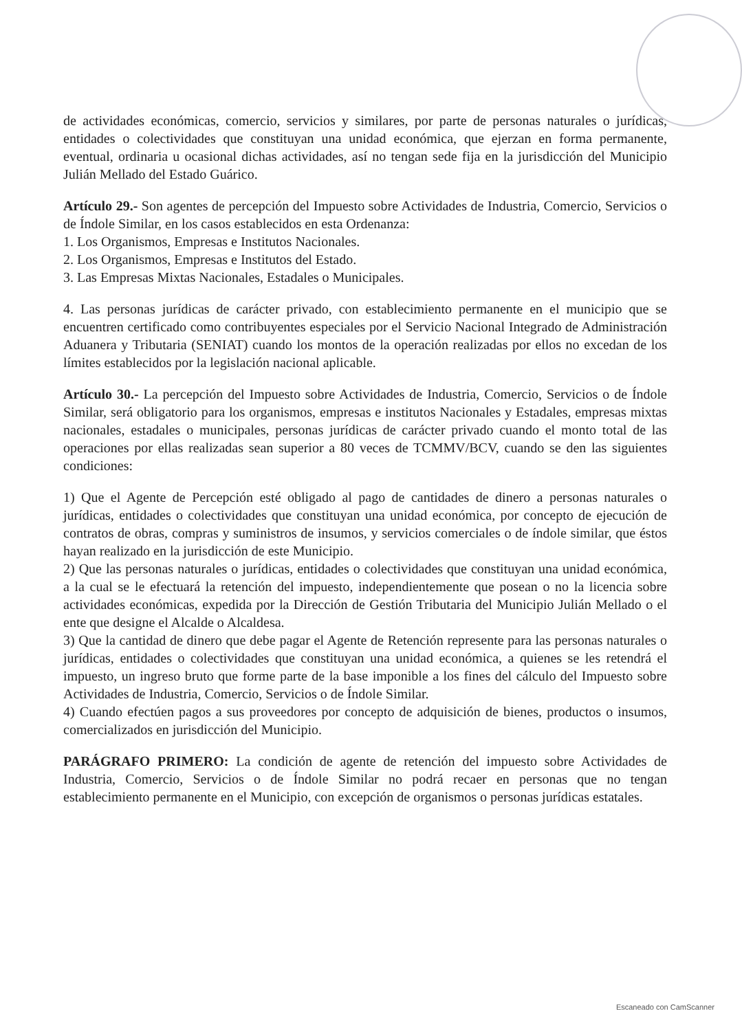de actividades económicas, comercio, servicios y similares, por parte de personas naturales o jurídicas, entidades o colectividades que constituyan una unidad económica, que ejerzan en forma permanente, eventual, ordinaria u ocasional dichas actividades, así no tengan sede fija en la jurisdicción del Municipio Julián Mellado del Estado Guárico.
Artículo 29.- Son agentes de percepción del Impuesto sobre Actividades de Industria, Comercio, Servicios o de Índole Similar, en los casos establecidos en esta Ordenanza:
1. Los Organismos, Empresas e Institutos Nacionales.
2. Los Organismos, Empresas e Institutos del Estado.
3. Las Empresas Mixtas Nacionales, Estadales o Municipales.
4. Las personas jurídicas de carácter privado, con establecimiento permanente en el municipio que se encuentren certificado como contribuyentes especiales por el Servicio Nacional Integrado de Administración Aduanera y Tributaria (SENIAT) cuando los montos de la operación realizadas por ellos no excedan de los límites establecidos por la legislación nacional aplicable.
Artículo 30.- La percepción del Impuesto sobre Actividades de Industria, Comercio, Servicios o de Índole Similar, será obligatorio para los organismos, empresas e institutos Nacionales y Estadales, empresas mixtas nacionales, estadales o municipales, personas jurídicas de carácter privado cuando el monto total de las operaciones por ellas realizadas sean superior a 80 veces de TCMMV/BCV, cuando se den las siguientes condiciones:
1) Que el Agente de Percepción esté obligado al pago de cantidades de dinero a personas naturales o jurídicas, entidades o colectividades que constituyan una unidad económica, por concepto de ejecución de contratos de obras, compras y suministros de insumos, y servicios comerciales o de índole similar, que éstos hayan realizado en la jurisdicción de este Municipio.
2) Que las personas naturales o jurídicas, entidades o colectividades que constituyan una unidad económica, a la cual se le efectuará la retención del impuesto, independientemente que posean o no la licencia sobre actividades económicas, expedida por la Dirección de Gestión Tributaria del Municipio Julián Mellado o el ente que designe el Alcalde o Alcaldesa.
3) Que la cantidad de dinero que debe pagar el Agente de Retención represente para las personas naturales o jurídicas, entidades o colectividades que constituyan una unidad económica, a quienes se les retendrá el impuesto, un ingreso bruto que forme parte de la base imponible a los fines del cálculo del Impuesto sobre Actividades de Industria, Comercio, Servicios o de Índole Similar.
4) Cuando efectúen pagos a sus proveedores por concepto de adquisición de bienes, productos o insumos, comercializados en jurisdicción del Municipio.
PARÁGRAFO PRIMERO: La condición de agente de retención del impuesto sobre Actividades de Industria, Comercio, Servicios o de Índole Similar no podrá recaer en personas que no tengan establecimiento permanente en el Municipio, con excepción de organismos o personas jurídicas estatales.
Escaneado con CamScanner